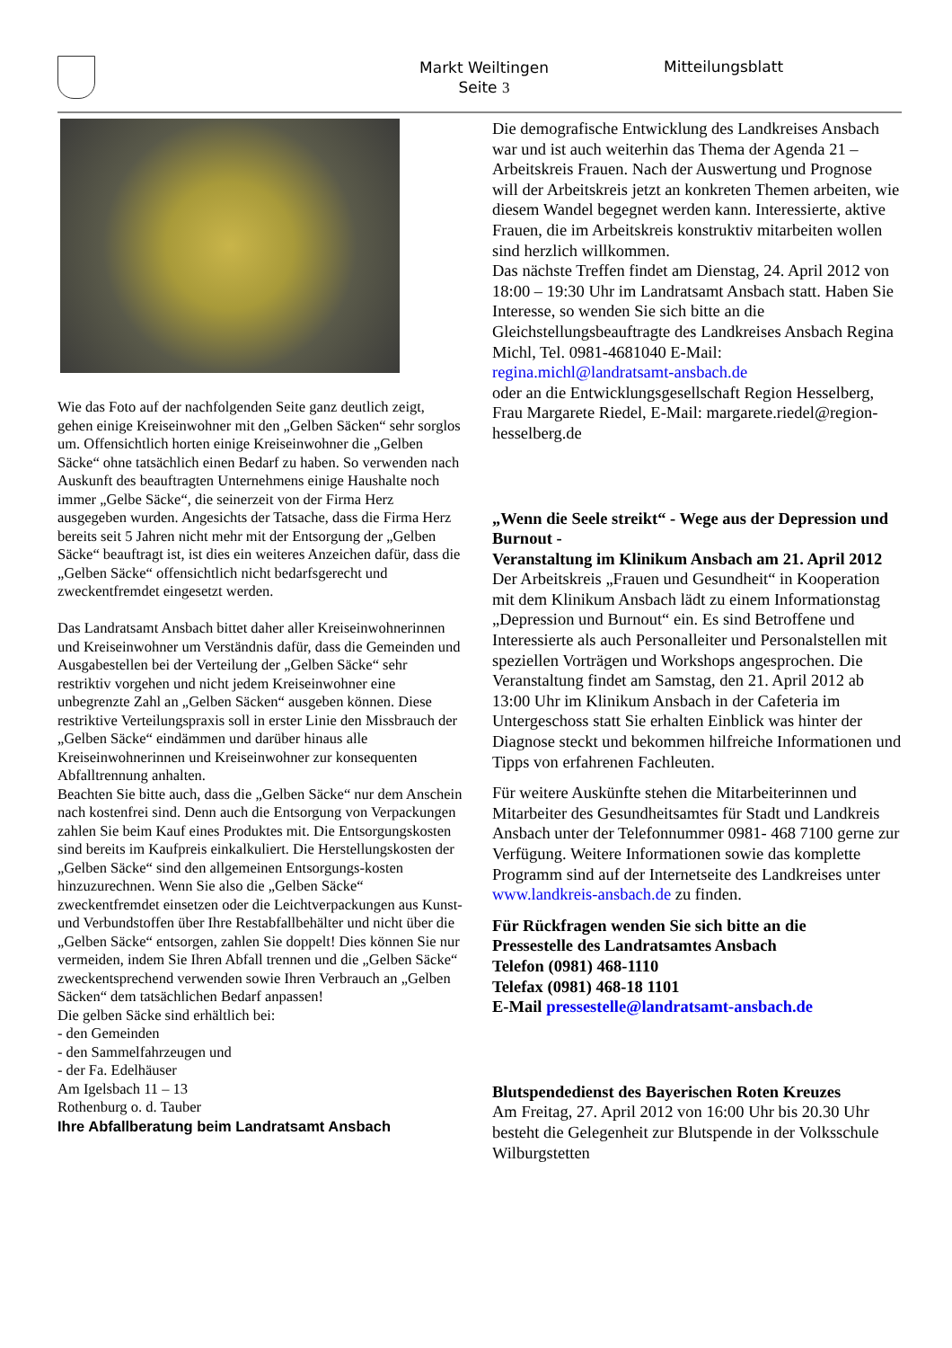Markt Weiltingen
Seite 3
Mitteilungsblatt
Wie das Foto auf der nachfolgenden Seite ganz deutlich zeigt, gehen einige Kreiseinwohner mit den „Gelben Säcken“ sehr sorglos um. Offensichtlich horten einige Kreiseinwohner die „Gelben Säcke“ ohne tatsächlich einen Bedarf zu haben. So verwenden nach Auskunft des beauftragten Unternehmens einige Haushalte noch immer „Gelbe Säcke“, die seinerzeit von der Firma Herz ausgegeben wurden. Angesichts der Tatsache, dass die Firma Herz bereits seit 5 Jahren nicht mehr mit der Entsorgung der „Gelben Säcke“ beauftragt ist, ist dies ein weiteres Anzeichen dafür, dass die „Gelben Säcke“ offensichtlich nicht bedarfsgerecht und zweckentfremdet eingesetzt werden.
Das Landratsamt Ansbach bittet daher aller Kreiseinwohnerinnen und Kreiseinwohner um Verständnis dafür, dass die Gemeinden und Ausgabestellen bei der Verteilung der „Gelben Säcke“ sehr restriktiv vorgehen und nicht jedem Kreiseinwohner eine unbegrenzte Zahl an „Gelben Säcken“ ausgeben können. Diese restriktive Verteilungspraxis soll in erster Linie den Missbrauch der „Gelben Säcke“ eindämmen und darüber hinaus alle Kreiseinwohnerinnen und Kreiseinwohner zur konsequenten Abfalltrennung anhalten.
Beachten Sie bitte auch, dass die „Gelben Säcke“ nur dem Anschein nach kostenfrei sind. Denn auch die Entsorgung von Verpackungen zahlen Sie beim Kauf eines Produktes mit. Die Entsorgungskosten sind bereits im Kaufpreis einkalkuliert. Die Herstellungskosten der „Gelben Säcke“ sind den allgemeinen Entsorgungs-kosten hinzuzurechnen. Wenn Sie also die „Gelben Säcke“ zweckentfremdet einsetzen oder die Leichtverpackungen aus Kunst- und Verbundstoffen über Ihre Restabfallbehälter und nicht über die „Gelben Säcke“ entsorgen, zahlen Sie doppelt! Dies können Sie nur vermeiden, indem Sie Ihren Abfall trennen und die „Gelben Säcke“ zweckentsprechend verwenden sowie Ihren Verbrauch an „Gelben Säcken“ dem tatsächlichen Bedarf anpassen!
Die gelben Säcke sind erhältlich bei:
- den Gemeinden
- den Sammelfahrzeugen und
- der Fa. Edelhäuser
Am Igelsbach 11 – 13
Rothenburg o. d. Tauber
Ihre Abfallberatung beim Landratsamt Ansbach
Die demografische Entwicklung des Landkreises Ansbach war und ist auch weiterhin das Thema der Agenda 21 – Arbeitskreis Frauen. Nach der Auswertung und Prognose will der Arbeitskreis jetzt an konkreten Themen arbeiten, wie diesem Wandel begegnet werden kann. Interessierte, aktive Frauen, die im Arbeitskreis konstruktiv mitarbeiten wollen sind herzlich willkommen.
Das nächste Treffen findet am Dienstag, 24. April 2012 von 18:00 – 19:30 Uhr im Landratsamt Ansbach statt. Haben Sie Interesse, so wenden Sie sich bitte an die Gleichstellungsbeauftragte des Landkreises Ansbach Regina Michl, Tel. 0981-4681040 E-Mail: regina.michl@landratsamt-ansbach.de
oder an die Entwicklungsgesellschaft Region Hesselberg, Frau Margarete Riedel, E-Mail: margarete.riedel@region-hesselberg.de
„Wenn die Seele streikt“ - Wege aus der Depression und Burnout -
Veranstaltung im Klinikum Ansbach am 21. April 2012
Der Arbeitskreis „Frauen und Gesundheit“ in Kooperation mit dem Klinikum Ansbach lädt zu einem Informationstag „Depression und Burnout“ ein. Es sind Betroffene und Interessierte als auch Personalleiter und Personalstellen mit speziellen Vorträgen und Workshops angesprochen. Die Veranstaltung findet am Samstag, den 21. April 2012 ab 13:00 Uhr im Klinikum Ansbach in der Cafeteria im Untergeschoss statt Sie erhalten Einblick was hinter der Diagnose steckt und bekommen hilfreiche Informationen und Tipps von erfahrenen Fachleuten.
Für weitere Auskünfte stehen die Mitarbeiterinnen und Mitarbeiter des Gesundheitsamtes für Stadt und Landkreis Ansbach unter der Telefonnummer 0981- 468 7100 gerne zur Verfügung. Weitere Informationen sowie das komplette Programm sind auf der Internetseite des Landkreises unter www.landkreis-ansbach.de zu finden.
Für Rückfragen wenden Sie sich bitte an die
Pressestelle des Landratsamtes Ansbach
Telefon (0981) 468-1110
Telefax (0981) 468-18 1101
E-Mail pressestelle@landratsamt-ansbach.de
Blutspendedienst des Bayerischen Roten Kreuzes
Am Freitag, 27. April 2012 von 16:00 Uhr bis 20.30 Uhr besteht die Gelegenheit zur Blutspende in der Volksschule Wilburgstetten